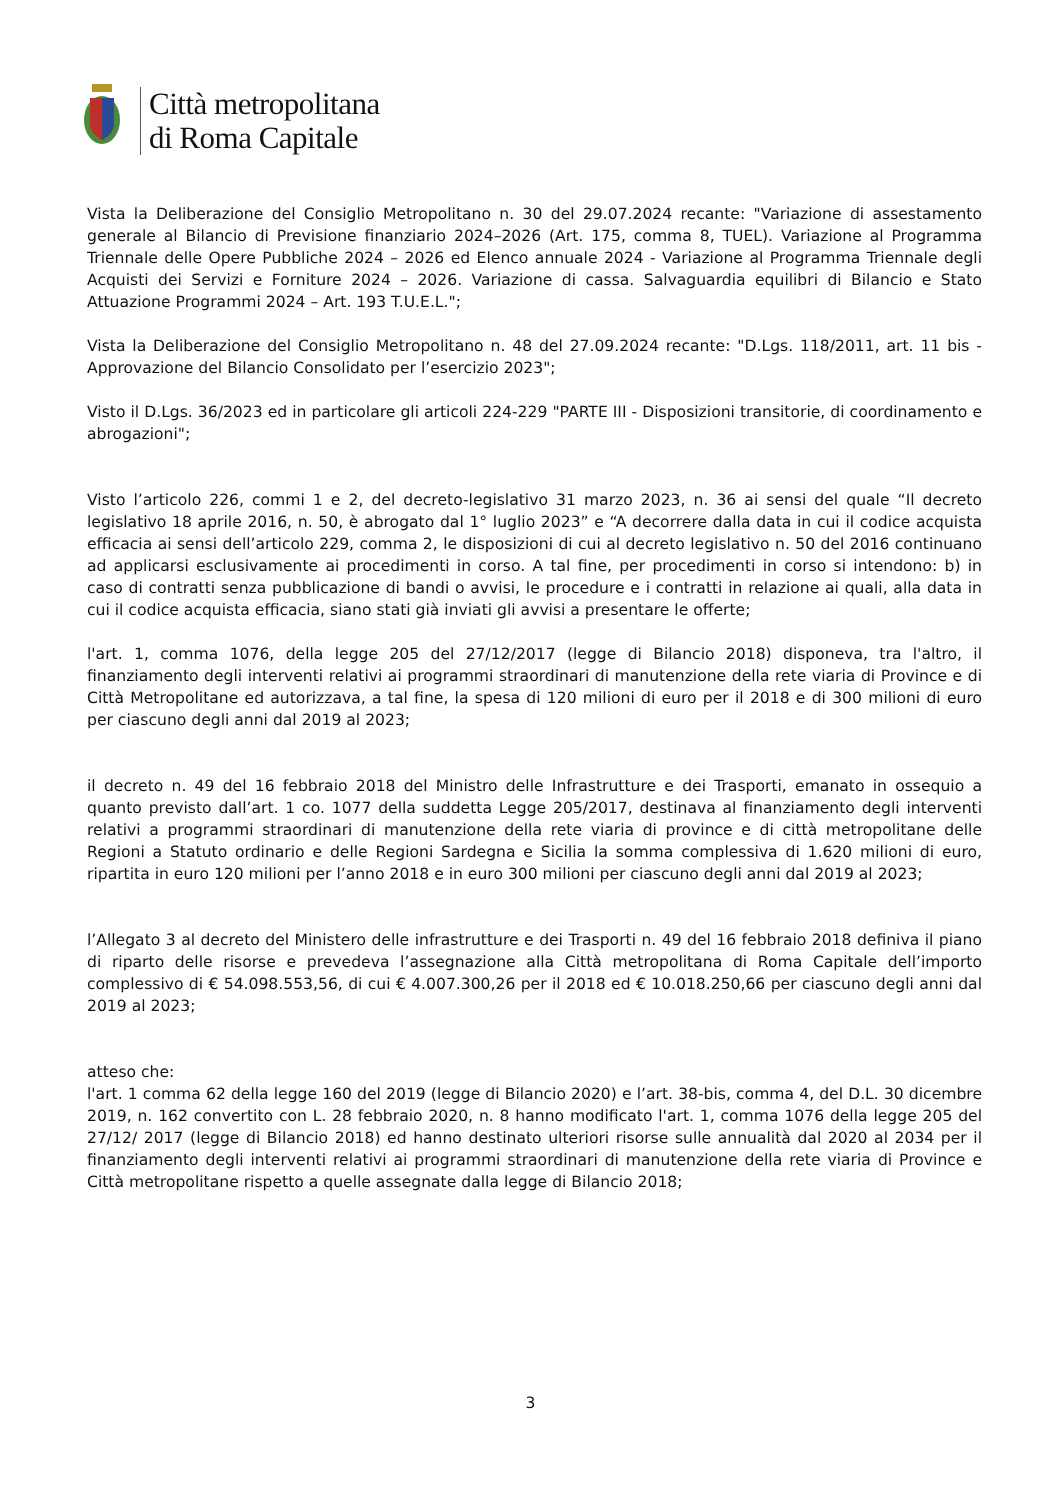Città metropolitana
di Roma Capitale
Vista la Deliberazione del Consiglio Metropolitano n. 30 del 29.07.2024 recante: "Variazione di assestamento generale al Bilancio di Previsione finanziario 2024–2026 (Art. 175, comma 8, TUEL). Variazione al Programma Triennale delle Opere Pubbliche 2024 – 2026 ed Elenco annuale 2024 - Variazione al Programma Triennale degli Acquisti dei Servizi e Forniture 2024 – 2026. Variazione di cassa. Salvaguardia equilibri di Bilancio e Stato Attuazione Programmi 2024 – Art. 193 T.U.E.L.";
Vista la Deliberazione del Consiglio Metropolitano n. 48 del 27.09.2024 recante: "D.Lgs. 118/2011, art. 11 bis - Approvazione del Bilancio Consolidato per l’esercizio 2023";
Visto il D.Lgs. 36/2023 ed in particolare gli articoli 224-229 "PARTE III - Disposizioni transitorie, di coordinamento e abrogazioni";
Visto l’articolo 226, commi 1 e 2, del decreto-legislativo 31 marzo 2023, n. 36 ai sensi del quale “Il decreto legislativo 18 aprile 2016, n. 50, è abrogato dal 1° luglio 2023” e “A decorrere dalla data in cui il codice acquista efficacia ai sensi dell’articolo 229, comma 2, le disposizioni di cui al decreto legislativo n. 50 del 2016 continuano ad applicarsi esclusivamente ai procedimenti in corso. A tal fine, per procedimenti in corso si intendono: b) in caso di contratti senza pubblicazione di bandi o avvisi, le procedure e i contratti in relazione ai quali, alla data in cui il codice acquista efficacia, siano stati già inviati gli avvisi a presentare le offerte;
l'art. 1, comma 1076, della legge 205 del 27/12/2017 (legge di Bilancio 2018) disponeva, tra l'altro, il finanziamento degli interventi relativi ai programmi straordinari di manutenzione della rete viaria di Province e di Città Metropolitane ed autorizzava, a tal fine, la spesa di 120 milioni di euro per il 2018 e di 300 milioni di euro per ciascuno degli anni dal 2019 al 2023;
il decreto n. 49 del 16 febbraio 2018 del Ministro delle Infrastrutture e dei Trasporti, emanato in ossequio a quanto previsto dall’art. 1 co. 1077 della suddetta Legge 205/2017, destinava al finanziamento degli interventi relativi a programmi straordinari di manutenzione della rete viaria di province e di città metropolitane delle Regioni a Statuto ordinario e delle Regioni Sardegna e Sicilia la somma complessiva di 1.620 milioni di euro, ripartita in euro 120 milioni per l’anno 2018 e in euro 300 milioni per ciascuno degli anni dal 2019 al 2023;
l’Allegato 3 al decreto del Ministero delle infrastrutture e dei Trasporti n. 49 del 16 febbraio 2018 definiva il piano di riparto delle risorse e prevedeva l’assegnazione alla Città metropolitana di Roma Capitale dell’importo complessivo di € 54.098.553,56, di cui € 4.007.300,26 per il 2018 ed € 10.018.250,66 per ciascuno degli anni dal 2019 al 2023;
atteso che:
l'art. 1 comma 62 della legge 160 del 2019 (legge di Bilancio 2020) e l’art. 38-bis, comma 4, del D.L. 30 dicembre 2019, n. 162 convertito con L. 28 febbraio 2020, n. 8 hanno modificato l'art. 1, comma 1076 della legge 205 del 27/12/ 2017 (legge di Bilancio 2018) ed hanno destinato ulteriori risorse sulle annualità dal 2020 al 2034 per il finanziamento degli interventi relativi ai programmi straordinari di manutenzione della rete viaria di Province e Città metropolitane rispetto a quelle assegnate dalla legge di Bilancio 2018;
3